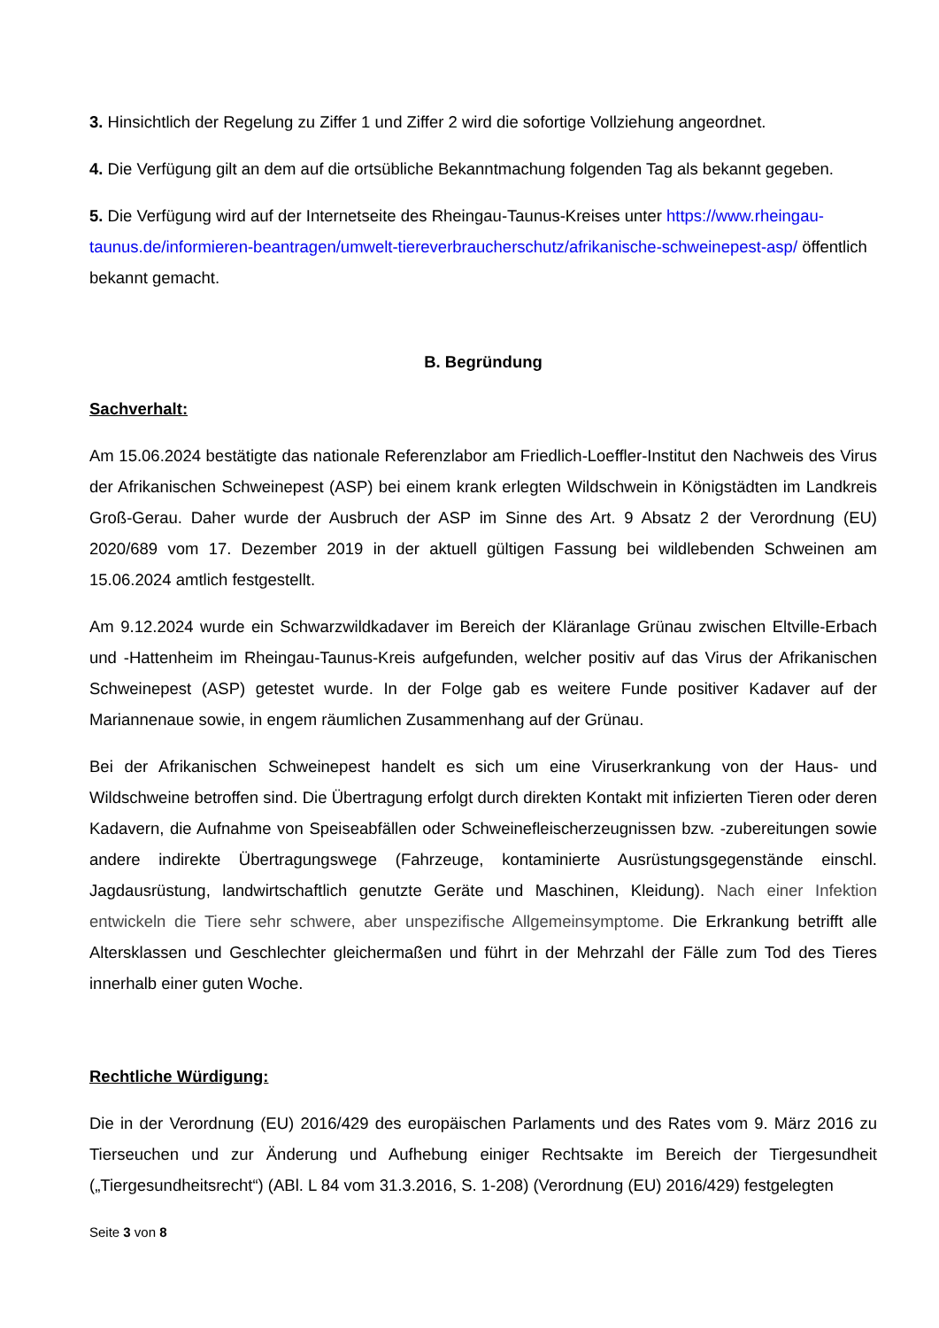3. Hinsichtlich der Regelung zu Ziffer 1 und Ziffer 2 wird die sofortige Vollziehung angeordnet.
4. Die Verfügung gilt an dem auf die ortsübliche Bekanntmachung folgenden Tag als bekannt gegeben.
5. Die Verfügung wird auf der Internetseite des Rheingau-Taunus-Kreises unter https://www.rheingau-taunus.de/informieren-beantragen/umwelt-tiereverbraucherschutz/afrikanische-schweinepest-asp/ öffentlich bekannt gemacht.
B. Begründung
Sachverhalt:
Am 15.06.2024 bestätigte das nationale Referenzlabor am Friedlich-Loeffler-Institut den Nachweis des Virus der Afrikanischen Schweinepest (ASP) bei einem krank erlegten Wildschwein in Königstädten im Landkreis Groß-Gerau. Daher wurde der Ausbruch der ASP im Sinne des Art. 9 Absatz 2 der Verordnung (EU) 2020/689 vom 17. Dezember 2019 in der aktuell gültigen Fassung bei wildlebenden Schweinen am 15.06.2024 amtlich festgestellt.
Am 9.12.2024 wurde ein Schwarzwildkadaver im Bereich der Kläranlage Grünau zwischen Eltville-Erbach und -Hattenheim im Rheingau-Taunus-Kreis aufgefunden, welcher positiv auf das Virus der Afrikanischen Schweinepest (ASP) getestet wurde. In der Folge gab es weitere Funde positiver Kadaver auf der Mariannenaue sowie, in engem räumlichen Zusammenhang auf der Grünau.
Bei der Afrikanischen Schweinepest handelt es sich um eine Viruserkrankung von der Haus- und Wildschweine betroffen sind. Die Übertragung erfolgt durch direkten Kontakt mit infizierten Tieren oder deren Kadavern, die Aufnahme von Speiseabfällen oder Schweinefleischerzeugnissen bzw. -zubereitungen sowie andere indirekte Übertragungswege (Fahrzeuge, kontaminierte Ausrüstungsgegenstände einschl. Jagdausrüstung, landwirtschaftlich genutzte Geräte und Maschinen, Kleidung). Nach einer Infektion entwickeln die Tiere sehr schwere, aber unspezifische Allgemeinsymptome. Die Erkrankung betrifft alle Altersklassen und Geschlechter gleichermaßen und führt in der Mehrzahl der Fälle zum Tod des Tieres innerhalb einer guten Woche.
Rechtliche Würdigung:
Die in der Verordnung (EU) 2016/429 des europäischen Parlaments und des Rates vom 9. März 2016 zu Tierseuchen und zur Änderung und Aufhebung einiger Rechtsakte im Bereich der Tiergesundheit („Tiergesundheitsrecht“) (ABl. L 84 vom 31.3.2016, S. 1-208) (Verordnung (EU) 2016/429) festgelegten
Seite 3 von 8